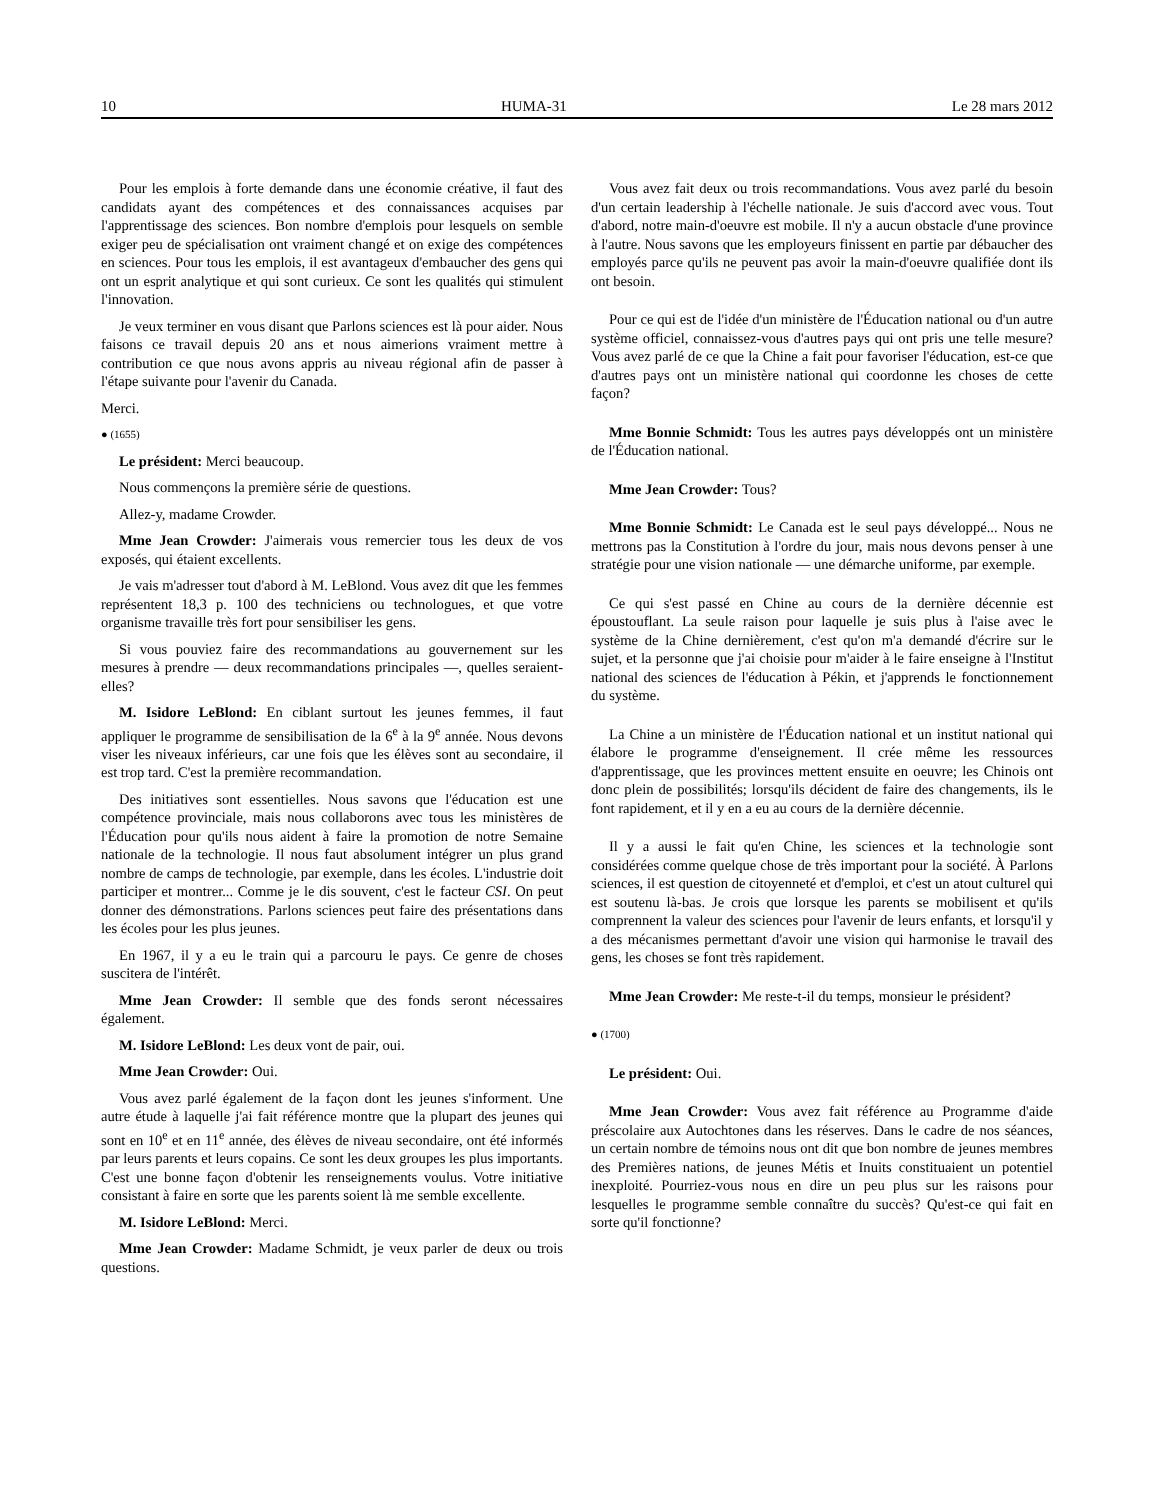10 HUMA-31 Le 28 mars 2012
Pour les emplois à forte demande dans une économie créative, il faut des candidats ayant des compétences et des connaissances acquises par l'apprentissage des sciences. Bon nombre d'emplois pour lesquels on semble exiger peu de spécialisation ont vraiment changé et on exige des compétences en sciences. Pour tous les emplois, il est avantageux d'embaucher des gens qui ont un esprit analytique et qui sont curieux. Ce sont les qualités qui stimulent l'innovation.
Je veux terminer en vous disant que Parlons sciences est là pour aider. Nous faisons ce travail depuis 20 ans et nous aimerions vraiment mettre à contribution ce que nous avons appris au niveau régional afin de passer à l'étape suivante pour l'avenir du Canada.
Merci.
● (1655)
Le président: Merci beaucoup.
Nous commençons la première série de questions.
Allez-y, madame Crowder.
Mme Jean Crowder: J'aimerais vous remercier tous les deux de vos exposés, qui étaient excellents.
Je vais m'adresser tout d'abord à M. LeBlond. Vous avez dit que les femmes représentent 18,3 p. 100 des techniciens ou technologues, et que votre organisme travaille très fort pour sensibiliser les gens.
Si vous pouviez faire des recommandations au gouvernement sur les mesures à prendre — deux recommandations principales —, quelles seraient-elles?
M. Isidore LeBlond: En ciblant surtout les jeunes femmes, il faut appliquer le programme de sensibilisation de la 6<sup>e</sup> à la 9<sup>e</sup> année. Nous devons viser les niveaux inférieurs, car une fois que les élèves sont au secondaire, il est trop tard. C'est la première recommandation.
Des initiatives sont essentielles. Nous savons que l'éducation est une compétence provinciale, mais nous collaborons avec tous les ministères de l'Éducation pour qu'ils nous aident à faire la promotion de notre Semaine nationale de la technologie. Il nous faut absolument intégrer un plus grand nombre de camps de technologie, par exemple, dans les écoles. L'industrie doit participer et montrer... Comme je le dis souvent, c'est le facteur CSI. On peut donner des démonstrations. Parlons sciences peut faire des présentations dans les écoles pour les plus jeunes.
En 1967, il y a eu le train qui a parcouru le pays. Ce genre de choses suscitera de l'intérêt.
Mme Jean Crowder: Il semble que des fonds seront nécessaires également.
M. Isidore LeBlond: Les deux vont de pair, oui.
Mme Jean Crowder: Oui.
Vous avez parlé également de la façon dont les jeunes s'informent. Une autre étude à laquelle j'ai fait référence montre que la plupart des jeunes qui sont en 10<sup>e</sup> et en 11<sup>e</sup> année, des élèves de niveau secondaire, ont été informés par leurs parents et leurs copains. Ce sont les deux groupes les plus importants. C'est une bonne façon d'obtenir les renseignements voulus. Votre initiative consistant à faire en sorte que les parents soient là me semble excellente.
M. Isidore LeBlond: Merci.
Mme Jean Crowder: Madame Schmidt, je veux parler de deux ou trois questions.
Vous avez fait deux ou trois recommandations. Vous avez parlé du besoin d'un certain leadership à l'échelle nationale. Je suis d'accord avec vous. Tout d'abord, notre main-d'oeuvre est mobile. Il n'y a aucun obstacle d'une province à l'autre. Nous savons que les employeurs finissent en partie par débaucher des employés parce qu'ils ne peuvent pas avoir la main-d'oeuvre qualifiée dont ils ont besoin.
Pour ce qui est de l'idée d'un ministère de l'Éducation national ou d'un autre système officiel, connaissez-vous d'autres pays qui ont pris une telle mesure? Vous avez parlé de ce que la Chine a fait pour favoriser l'éducation, est-ce que d'autres pays ont un ministère national qui coordonne les choses de cette façon?
Mme Bonnie Schmidt: Tous les autres pays développés ont un ministère de l'Éducation national.
Mme Jean Crowder: Tous?
Mme Bonnie Schmidt: Le Canada est le seul pays développé... Nous ne mettrons pas la Constitution à l'ordre du jour, mais nous devons penser à une stratégie pour une vision nationale — une démarche uniforme, par exemple.
Ce qui s'est passé en Chine au cours de la dernière décennie est époustouflant. La seule raison pour laquelle je suis plus à l'aise avec le système de la Chine dernièrement, c'est qu'on m'a demandé d'écrire sur le sujet, et la personne que j'ai choisie pour m'aider à le faire enseigne à l'Institut national des sciences de l'éducation à Pékin, et j'apprends le fonctionnement du système.
La Chine a un ministère de l'Éducation national et un institut national qui élabore le programme d'enseignement. Il crée même les ressources d'apprentissage, que les provinces mettent ensuite en oeuvre; les Chinois ont donc plein de possibilités; lorsqu'ils décident de faire des changements, ils le font rapidement, et il y en a eu au cours de la dernière décennie.
Il y a aussi le fait qu'en Chine, les sciences et la technologie sont considérées comme quelque chose de très important pour la société. À Parlons sciences, il est question de citoyenneté et d'emploi, et c'est un atout culturel qui est soutenu là-bas. Je crois que lorsque les parents se mobilisent et qu'ils comprennent la valeur des sciences pour l'avenir de leurs enfants, et lorsqu'il y a des mécanismes permettant d'avoir une vision qui harmonise le travail des gens, les choses se font très rapidement.
Mme Jean Crowder: Me reste-t-il du temps, monsieur le président?
● (1700)
Le président: Oui.
Mme Jean Crowder: Vous avez fait référence au Programme d'aide préscolaire aux Autochtones dans les réserves. Dans le cadre de nos séances, un certain nombre de témoins nous ont dit que bon nombre de jeunes membres des Premières nations, de jeunes Métis et Inuits constituaient un potentiel inexploité. Pourriez-vous nous en dire un peu plus sur les raisons pour lesquelles le programme semble connaître du succès? Qu'est-ce qui fait en sorte qu'il fonctionne?